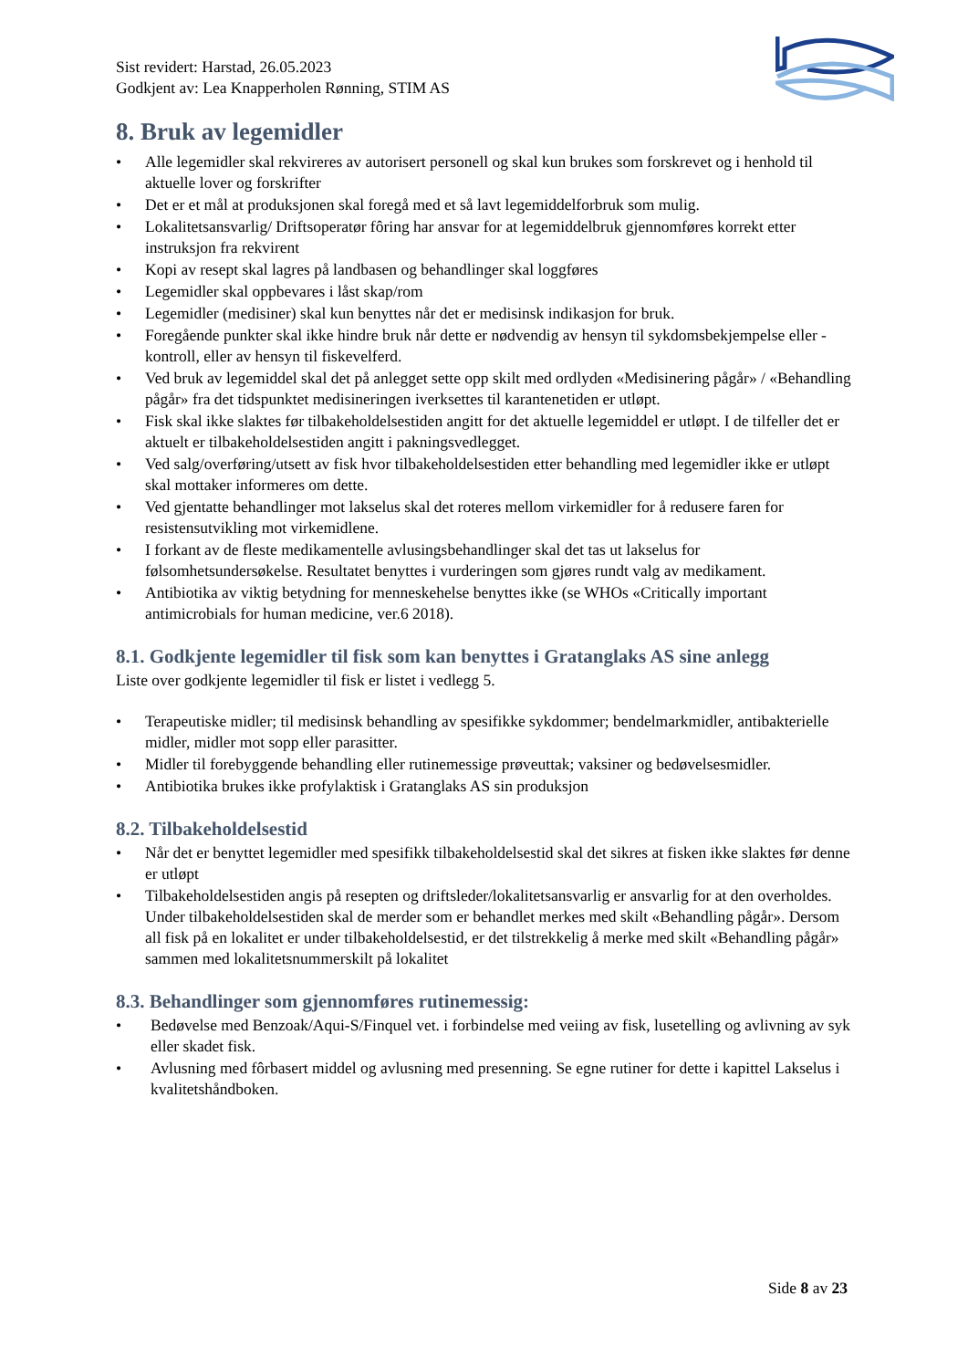Sist revidert: Harstad, 26.05.2023
Godkjent av: Lea Knapperholen Rønning, STIM AS
8. Bruk av legemidler
• Alle legemidler skal rekvireres av autorisert personell og skal kun brukes som forskrevet og i henhold til aktuelle lover og forskrifter
• Det er et mål at produksjonen skal foregå med et så lavt legemiddelforbruk som mulig.
• Lokalitetsansvarlig/ Driftsoperatør fôring har ansvar for at legemiddelbruk gjennomføres korrekt etter instruksjon fra rekvirent
• Kopi av resept skal lagres på landbasen og behandlinger skal loggføres
• Legemidler skal oppbevares i låst skap/rom
• Legemidler (medisiner) skal kun benyttes når det er medisinsk indikasjon for bruk.
• Foregående punkter skal ikke hindre bruk når dette er nødvendig av hensyn til sykdomsbekjempelse eller - kontroll, eller av hensyn til fiskevelferd.
• Ved bruk av legemiddel skal det på anlegget sette opp skilt med ordlyden «Medisinering pågår» / «Behandling pågår» fra det tidspunktet medisineringen iverksettes til karantenetiden er utløpt.
• Fisk skal ikke slaktes før tilbakeholdelsestiden angitt for det aktuelle legemiddel er utløpt. I de tilfeller det er aktuelt er tilbakeholdelsestiden angitt i pakningsvedlegget.
• Ved salg/overføring/utsett av fisk hvor tilbakeholdelsestiden etter behandling med legemidler ikke er utløpt skal mottaker informeres om dette.
• Ved gjentatte behandlinger mot lakselus skal det roteres mellom virkemidler for å redusere faren for resistensutvikling mot virkemidlene.
• I forkant av de fleste medikamentelle avlusingsbehandlinger skal det tas ut lakselus for følsomhetsundersøkelse. Resultatet benyttes i vurderingen som gjøres rundt valg av medikament.
• Antibiotika av viktig betydning for menneskehelse benyttes ikke (se WHOs «Critically important antimicrobials for human medicine, ver.6 2018).
8.1. Godkjente legemidler til fisk som kan benyttes i Gratanglaks AS sine anlegg
Liste over godkjente legemidler til fisk er listet i vedlegg 5.
• Terapeutiske midler; til medisinsk behandling av spesifikke sykdommer; bendelmarkmidler, antibakterielle midler, midler mot sopp eller parasitter.
• Midler til forebyggende behandling eller rutinemessige prøveuttak; vaksiner og bedøvelsesmidler.
• Antibiotika brukes ikke profylaktisk i Gratanglaks AS sin produksjon
8.2. Tilbakeholdelsestid
• Når det er benyttet legemidler med spesifikk tilbakeholdelsestid skal det sikres at fisken ikke slaktes før denne er utløpt
• Tilbakeholdelsestiden angis på resepten og driftsleder/lokalitetsansvarlig er ansvarlig for at den overholdes. Under tilbakeholdelsestiden skal de merder som er behandlet merkes med skilt «Behandling pågår». Dersom all fisk på en lokalitet er under tilbakeholdelsestid, er det tilstrekkelig å merke med skilt «Behandling pågår» sammen med lokalitetsnummerskilt på lokalitet
8.3. Behandlinger som gjennomføres rutinemessig:
• Bedøvelse med Benzoak/Aqui-S/Finquel vet. i forbindelse med veiing av fisk, lusetelling og avlivning av syk eller skadet fisk.
• Avlusning med fôrbasert middel og avlusning med presenning. Se egne rutiner for dette i kapittel Lakselus i kvalitetshåndboken.
Side 8 av 23